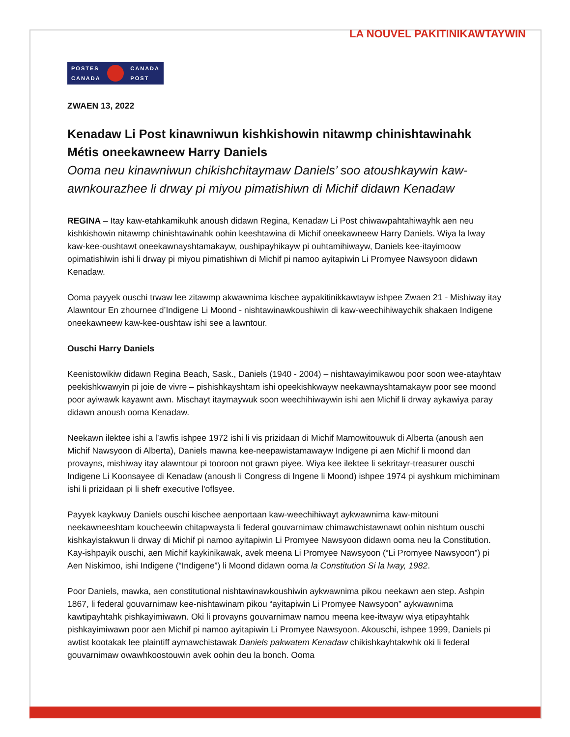LA NOUVEL PAKITINIKAWTAYWIN
POSTES
CANADA
CANADA
POST
ZWAEN 13, 2022
Kenadaw Li Post kinawniwun kishkishowin nitawmp chinishtawinahk Métis oneekawneew Harry Daniels
Ooma neu kinawniwun chikishchitaymaw Daniels’ soo atoushkaywin kaw-awnkourazhee li drway pi miyou pimatishiwn di Michif didawn Kenadaw
REGINA – Itay kaw-etahkamikuhk anoush didawn Regina, Kenadaw Li Post chiwawpahtahiwayhk aen neu kishkishowin nitawmp chinishtawinahk oohin keeshtawina di Michif oneekawneew Harry Daniels. Wiya la lway kaw-kee-oushtawt oneekawnayshtamakayw, oushipayhikayw pi ouhtamihiwayw, Daniels kee-itayimoow opimatishiwin ishi li drway pi miyou pimatishiwn di Michif pi namoo ayitapiwin Li Promyee Nawsyoon didawn Kenadaw.
Ooma payyek ouschi trwaw lee zitawmp akwawnima kischee aypakitinikkawtayw ishpee Zwaen 21 - Mishiway itay Alawntour En zhournee d’Indigene Li Moond - nishtawinawkoushiwin di kaw-weechihiwaychik shakaen Indigene oneekawneew kaw-kee-oushtaw ishi see a lawntour.
Ouschi Harry Daniels
Keenistowikiw didawn Regina Beach, Sask., Daniels (1940 - 2004) – nishtawayimikawou poor soon wee-atayhtaw peekishkwawyin pi joie de vivre – pishishkayshtam ishi opeekishkwayw neekawnayshtamakayw poor see moond poor ayiwawk kayawnt awn. Mischayt itaymaywuk soon weechihiwaywin ishi aen Michif li drway aykawiya paray didawn anoush ooma Kenadaw.
Neekawn ilektee ishi a l’awfis ishpee 1972 ishi li vis prizidaan di Michif Mamowitouwuk di Alberta (anoush aen Michif Nawsyoon di Alberta), Daniels mawna kee-neepawistamawayw Indigene pi aen Michif li moond dan provayns, mishiway itay alawntour pi tooroon not grawn piyee. Wiya kee ilektee li sekritayr-treasurer ouschi Indigene Li Koonsayee di Kenadaw (anoush li Congress di Ingene li Moond) ishpee 1974 pi ayshkum michiminam ishi li prizidaan pi li shefr executive l'oflsyee.
Payyek kaykwuy Daniels ouschi kischee aenportaan kaw-weechihiwayt aykwawnima kaw-mitouni neekawneeshtam koucheewin chitapwaysta li federal gouvarnimaw chimawchistawnawt oohin nishtum ouschi kishkayistakwun li drway di Michif pi namoo ayitapiwin Li Promyee Nawsyoon didawn ooma neu la Constitution. Kay-ishpayik ouschi, aen Michif kaykinikawak, avek meena Li Promyee Nawsyoon (“Li Promyee Nawsyoon”) pi Aen Niskimoo, ishi Indigene (“Indigene”) li Moond didawn ooma la Constitution Si la lway, 1982.
Poor Daniels, mawka, aen constitutional nishtawinawkoushiwin aykwawnima pikou neekawn aen step. Ashpin 1867, li federal gouvarnimaw kee-nishtawinam pikou “ayitapiwin Li Promyee Nawsyoon” aykwawnima kawtipayhtahk pishkayimiwawn. Oki li provayns gouvarnimaw namou meena kee-itwayw wiya etipayhtahk pishkayimiwawn poor aen Michif pi namoo ayitapiwin Li Promyee Nawsyoon. Akouschi, ishpee 1999, Daniels pi awtist kootakak lee plaintiff aymawchistawak Daniels pakwatem Kenadaw chikishkayhtakwhk oki li federal gouvarnimaw owawhkoostouwin avek oohin deu la bonch. Ooma